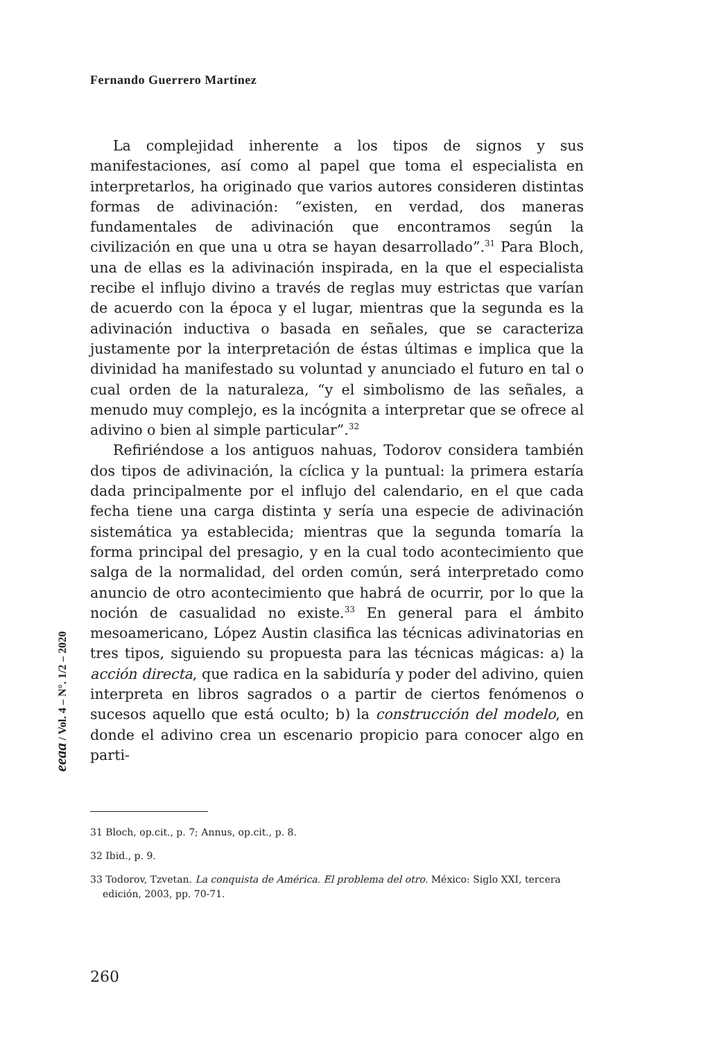Fernando Guerrero Martínez
La complejidad inherente a los tipos de signos y sus manifestaciones, así como al papel que toma el especialista en interpretarlos, ha originado que varios autores consideren distintas formas de adivinación: “existen, en verdad, dos maneras fundamentales de adivinación que encontramos según la civilización en que una u otra se hayan desarrollado”.<sup>31</sup> Para Bloch, una de ellas es la adivinación inspirada, en la que el especialista recibe el influjo divino a través de reglas muy estrictas que varían de acuerdo con la época y el lugar, mientras que la segunda es la adivinación inductiva o basada en señales, que se caracteriza justamente por la interpretación de éstas últimas e implica que la divinidad ha manifestado su voluntad y anunciado el futuro en tal o cual orden de la naturaleza, “y el simbolismo de las señales, a menudo muy complejo, es la incógnita a interpretar que se ofrece al adivino o bien al simple particular”.<sup>32</sup>
Refiriéndose a los antiguos nahuas, Todorov considera también dos tipos de adivinación, la cíclica y la puntual: la primera estaría dada principalmente por el influjo del calendario, en el que cada fecha tiene una carga distinta y sería una especie de adivinación sistemática ya establecida; mientras que la segunda tomaría la forma principal del presagio, y en la cual todo acontecimiento que salga de la normalidad, del orden común, será interpretado como anuncio de otro acontecimiento que habrá de ocurrir, por lo que la noción de casualidad no existe.<sup>33</sup> En general para el ámbito mesoamericano, López Austin clasifica las técnicas adivinatorias en tres tipos, siguiendo su propuesta para las técnicas mágicas: a) la acción directa, que radica en la sabiduría y poder del adivino, quien interpreta en libros sagrados o a partir de ciertos fenómenos o sucesos aquello que está oculto; b) la construcción del modelo, en donde el adivino crea un escenario propicio para conocer algo en parti-
eeaa / Vol. 4 – N°. 1/2 – 2020
31 Bloch, op.cit., p. 7; Annus, op.cit., p. 8.
32 Ibid., p. 9.
33 Todorov, Tzvetan. La conquista de América. El problema del otro. México: Siglo XXI, tercera edición, 2003, pp. 70-71.
260